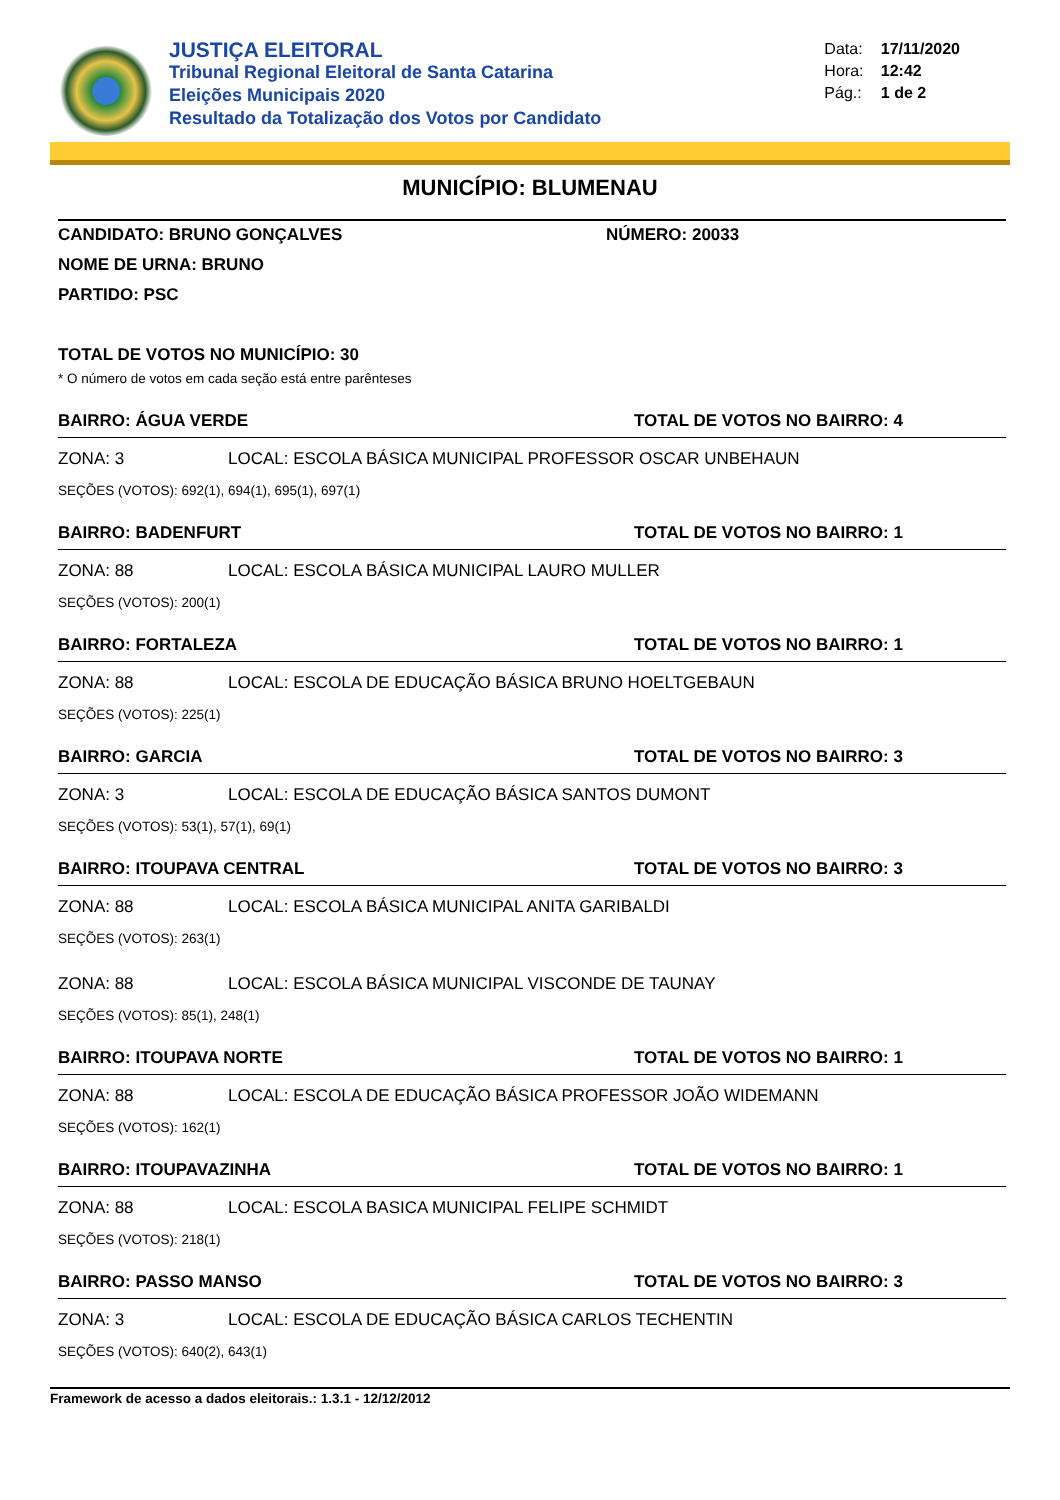JUSTIÇA ELEITORAL
Tribunal Regional Eleitoral de Santa Catarina
Eleições Municipais 2020
Resultado da Totalização dos Votos por Candidato
Data: 17/11/2020
Hora: 12:42
Pág.: 1 de 2
MUNICÍPIO: BLUMENAU
CANDIDATO: BRUNO GONÇALVES NÚMERO: 20033
NOME DE URNA: BRUNO
PARTIDO: PSC
TOTAL DE VOTOS NO MUNICÍPIO: 30
* O número de votos em cada seção está entre parênteses
BAIRRO: ÁGUA VERDE TOTAL DE VOTOS NO BAIRRO: 4
ZONA: 3 LOCAL: ESCOLA BÁSICA MUNICIPAL PROFESSOR OSCAR UNBEHAUN
SEÇÕES (VOTOS): 692(1), 694(1), 695(1), 697(1)
BAIRRO: BADENFURT TOTAL DE VOTOS NO BAIRRO: 1
ZONA: 88 LOCAL: ESCOLA BÁSICA MUNICIPAL LAURO MULLER
SEÇÕES (VOTOS): 200(1)
BAIRRO: FORTALEZA TOTAL DE VOTOS NO BAIRRO: 1
ZONA: 88 LOCAL: ESCOLA DE EDUCAÇÃO BÁSICA BRUNO HOELTGEBAUN
SEÇÕES (VOTOS): 225(1)
BAIRRO: GARCIA TOTAL DE VOTOS NO BAIRRO: 3
ZONA: 3 LOCAL: ESCOLA DE EDUCAÇÃO BÁSICA SANTOS DUMONT
SEÇÕES (VOTOS): 53(1), 57(1), 69(1)
BAIRRO: ITOUPAVA CENTRAL TOTAL DE VOTOS NO BAIRRO: 3
ZONA: 88 LOCAL: ESCOLA BÁSICA MUNICIPAL ANITA GARIBALDI
SEÇÕES (VOTOS): 263(1)
ZONA: 88 LOCAL: ESCOLA BÁSICA MUNICIPAL VISCONDE DE TAUNAY
SEÇÕES (VOTOS): 85(1), 248(1)
BAIRRO: ITOUPAVA NORTE TOTAL DE VOTOS NO BAIRRO: 1
ZONA: 88 LOCAL: ESCOLA DE EDUCAÇÃO BÁSICA PROFESSOR JOÃO WIDEMANN
SEÇÕES (VOTOS): 162(1)
BAIRRO: ITOUPAVAZINHA TOTAL DE VOTOS NO BAIRRO: 1
ZONA: 88 LOCAL: ESCOLA BASICA MUNICIPAL FELIPE SCHMIDT
SEÇÕES (VOTOS): 218(1)
BAIRRO: PASSO MANSO TOTAL DE VOTOS NO BAIRRO: 3
ZONA: 3 LOCAL: ESCOLA DE EDUCAÇÃO BÁSICA CARLOS TECHENTIN
SEÇÕES (VOTOS): 640(2), 643(1)
Framework de acesso a dados eleitorais.: 1.3.1 - 12/12/2012